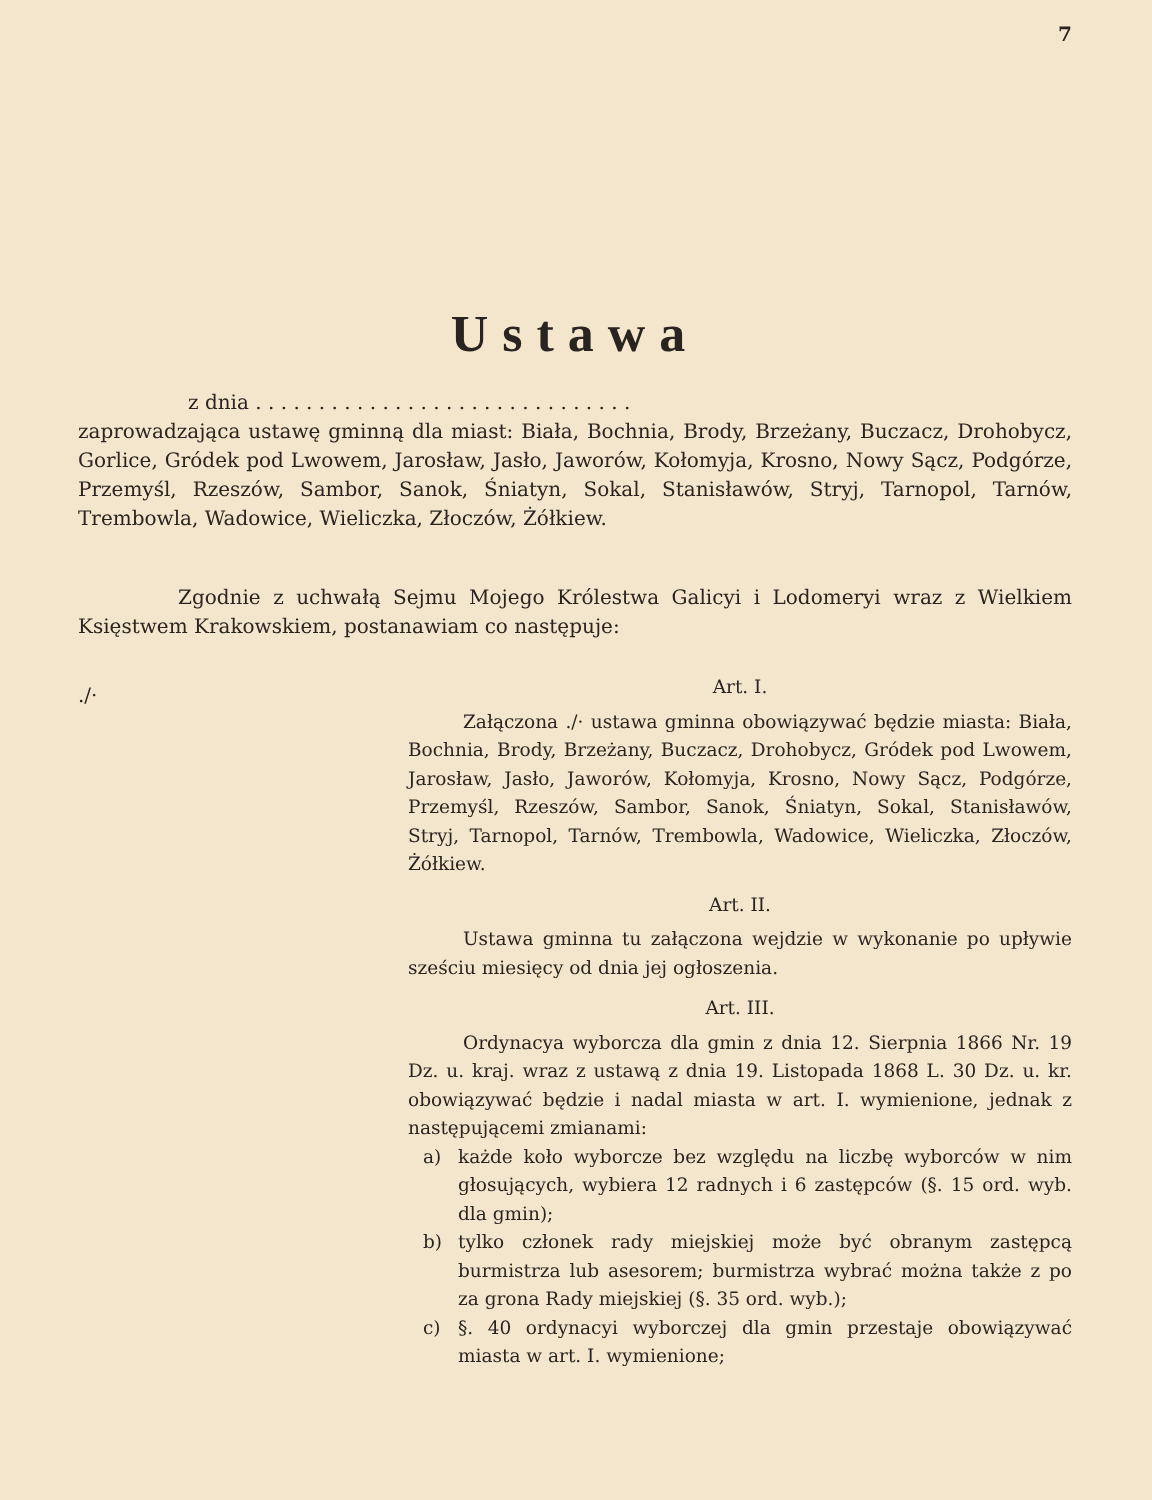7
Ustawa
z dnia . . . . . . . . . . . . . . . . . . . . . . . . . . . . . .
zaprowadzająca ustawę gminną dla miast: Biała, Bochnia, Brody, Brzeżany, Buczacz, Drohobycz, Gorlice, Gródek pod Lwowem, Jarosław, Jasło, Jaworów, Kołomyja, Krosno, Nowy Sącz, Podgórze, Przemyśl, Rzeszów, Sambor, Sanok, Śniatyn, Sokal, Stanisławów, Stryj, Tarnopol, Tarnów, Trembowla, Wadowice, Wieliczka, Złoczów, Żółkiew.
Zgodnie z uchwałą Sejmu Mojego Królestwa Galicyi i Lodomeryi wraz z Wielkiem Księstwem Krakowskiem, postanawiam co następuje:
./·
Art. I.
Załączona ./· ustawa gminna obowiązywać będzie miasta: Biała, Bochnia, Brody, Brzeżany, Buczacz, Drohobycz, Gródek pod Lwowem, Jarosław, Jasło, Jaworów, Kołomyja, Krosno, Nowy Sącz, Podgórze, Przemyśl, Rzeszów, Sambor, Sanok, Śniatyn, Sokal, Stanisławów, Stryj, Tarnopol, Tarnów, Trembowla, Wadowice, Wieliczka, Złoczów, Żółkiew.
Art. II.
Ustawa gminna tu załączona wejdzie w wykonanie po upływie sześciu miesięcy od dnia jej ogłoszenia.
Art. III.
Ordynacya wyborcza dla gmin z dnia 12. Sierpnia 1866 Nr. 19 Dz. u. kraj. wraz z ustawą z dnia 19. Listopada 1868 L. 30 Dz. u. kr. obowiązywać będzie i nadal miasta w art. I. wymienione, jednak z następującemi zmianami:
a) każde koło wyborcze bez względu na liczbę wyborców w nim głosujących, wybiera 12 radnych i 6 zastępców (§. 15 ord. wyb. dla gmin);
b) tylko członek rady miejskiej może być obranym zastępcą burmistrza lub asesorem; burmistrza wybrać można także z po za grona Rady miejskiej (§. 35 ord. wyb.);
c) §. 40 ordynacyi wyborczej dla gmin przestaje obowiązywać miasta w art. I. wymienione;